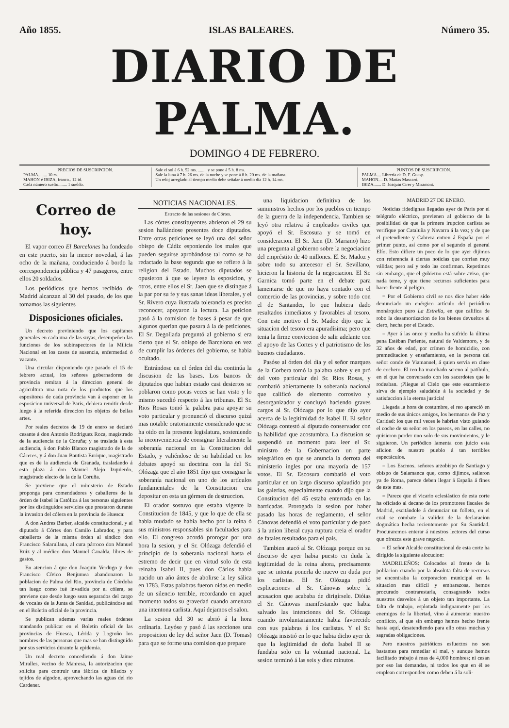Año 1855. ISLAS BALEARES. Número 35.
DIARIO DE PALMA.
DOMINGO 4 DE FEBRERO.
PRECIOS DE SUSCRIPCION.
PALMA........ 10 rs.
MAHON é IBIZA, franco.. 12 id.
Cada número suelto........ 1 sueldo.
Sale el sol á 6 h. 52 ms. ........ y se pone á 5 h. 8 ms.
Sale la luna á 7 h. 26 ms. de la noche y se pone á 8 h. 20 ms. de la mañana.
Un reloj arreglado al tiempo medio debe señalar á medio dia 12 h. 14 ms.
PUNTOS DE SUSCRIPCION.
PALMA.... Librería de D. F. Guasp.
MAHON.... D. Matías Mascaró.
IBIZA....... D. Joaquin Cirer y Miramont.
Correo de hoy.
El vapor correo El Barcelones ha fondeado en este puerto, sin la menor novedad, á las ocho de la mañana, conduciendo á bordo la correspondencia pública y 47 pasageros, entre ellos 20 soldados.
Los periódicos que hemos recibido de Madrid alcanzan al 30 del pasado, de los que tomamos las siguientes
Disposiciones oficiales.
Un decreto previniendo que los capitanes generales en cada una de las suyas, desempeñen las funciones de los subinspectores de la Milicia Nacional en los casos de ausencia, enfermedad ó vacante.
Una circular disponiendo que pasado el 15 de febrero actual, los señores gobernadores de provincia remitan á la direccion general de agricultura una nota de los productos que los espositores de cada provincia van á esponer en la esposicion universal de Paris, debiera remitir desde luego á la referida direccion los objetos de bellas artes.
Por reales decretos de 19 de enero se declaró cesante á don Antonio Rodriguez Roca, magistrado de la audiencia de la Coruña; y se traslada á esta audiencia, á don Pablo Blanco magistrado de la de Cáceres, y á don Juan Bautista Enrique, magistrado que es de la audiencia de Granada, trasladando á esta plaza á don Manuel Alejo Izquierdo, magistrado electo de la de la Coruña.
Se previene que el ministerio de Estado proponga para comendadores y caballeros de la órden de Isabel la Católica á las personas siguientes por los distinguidos servicios que prestaron durante la invasion del cólera en la provincia de Huesca:
A don Andres Barber, alcalde constitucional, y al diputado á Córtes don Camilo Labrador, y para caballeros de la misma órden al síndico don Francisco Salarullana, al cura párroco don Manuel Ruiz y al médico don Manuel Canalda, libres de gastos.
En atencion á que don Joaquin Verdugo y don Francisco Cívico Benjumea abandonaron la poblacion de Palma del Rio, provincia de Córdoba tan luego como fué invadida por el cólera, se previene que desde luego sean separados del cargo de vocales de la Junta de Sanidad, publicándose así en el Boletin oficial de la provincia.
Se publican ademas varias reales órdenes mandando publicar en el Boletin oficial de las provincias de Huesca, Lérida y Logroño los nombres de las personas que mas se han distinguido por sus servicios durante la epidemia.
Un real decreto concediendo á don Jaime Miralles, vecino de Manresa, la autorizacion que solicita para contruir una fábrica de hilados y tejidos de algodon, aprovechando las aguas del rio Cardener.
NOTICIAS NACIONALES.
Estracto de las sesiones de Córtes.
Las córtes constituyentes abrieron el 29 su sesion hallándose presentes doce diputados. Entre otras peticiones se leyó una del señor obispo de Cádiz esponiendo los males que pueden seguirse aprobándose tal como se ha redactado la base segunda que se refiere á la religion del Estado. Muchos diputados se opusieron á que se leyese la esposicion, y otros, entre ellos el Sr. Jaen que se distingue á la par por su fe y sus sanas ideas liberales, y el Sr. Rivero cuya ilustrada tolerancia es preciso reconocer, apoyaron la lectura. La peticion pasó á la comision de bases á pesar de que algunos querian que pasara á la de peticiones. El Sr. Degollada preguntó al gobierno si era cierto que el Sr. obispo de Barcelona en vez de cumplir las órdenes del gobierno, se habia ocultado.
Entrándose en el órden del dia continúa la discusion de las bases. Los bancos de diputados que habian estado casi desiertos se poblaron como pocas veces se han visto y lo mismo sucedió respecto á las tribunas. El Sr. Rios Rosas tomó la palabra para apoyar su voto particular y pronunció el discurso quizá mas notable oratoriamente considerado que se ha oido en la presente legislatura, sosteniendo la inconveniencia de consignar literalmente la soberanía nacional en la Constitucion del Estado, y valiéndose de su habilidad en los debates apoyó su doctrina con la del Sr. Olózaga que el año 1851 dijo que consignar la soberanía nacional en uno de los artículos fundamentales de la Constitucion era depositar en esta un gérmen de destruccion.
El orador sostuvo que estaba vigente la Constitucion de 1845, y que lo que de ella se habia mudado se habia hecho por la reina ó sus ministros responsables sin facultades para ello. El congreso acordó prorogar por una hora la sesion, y el Sr. Olózaga defendió el principio de la soberanía nacional hasta el estremo de decir que en virtud solo de esta reinaba Isabel II, pues don Cárlos habia nacido un año ántes de abolirse la ley sálica en 1783. Estas palabras fueron oidas en medio de un silencio terrible, recordando en aquel momento todos su gravedad cuando amenaza una intentona carlista. Aquí dejamos el salon.
La sesion del 30 se abrió á la hora ordinaria. Leyóse y pasó á las secciones una proposicion de ley del señor Jaen (D. Tomas) para que se forme una comision que prepare
una liquidacion definitiva de los suministros hechos por los pueblos en tiempo de la guerra de la independencia. Tambien se leyó otra relativa á empleados civiles que apoyó el Sr. Escosura y se tomó en consideracion. El Sr. Jaen (D. Mariano) hizo una pregunta al gobierno sobre la negociacion del empréstito de 40 millones. El Sr. Madoz y sobre todo su antecesor el Sr. Sevillano, hicieron la historia de la negociacion. El Sr. Garnica tomó parte en el debate para lamentarse de que no haya contado con el comercio de las provincias, y sobre todo con el de Santander, lo que hubiera dado resultados inmediatos y favorables al tesoro. Con este motivo el Sr. Madoz dijo que la situacion del tesoro era apuradísima; pero que tenia la firme conviccion de salir adelante con el apoyo de las Cortes y el patriotismo de los buenos ciudadanos.
Pasóse al órden del dia y el señor marques de la Corbera tomó la palabra sobre y en pró del voto particular del Sr. Rios Rosas, y combatió abiertamente la soberanía nacional que calificó de elemento corrosivo y desorganizador y concluyó haciendo graves cargos al Sr. Olózaga por lo que dijo ayer acerca de la legitimidad de Isabel II. El señor Olózaga contestó al diputado conservador con la habilidad que acostumbra. La discusion se suspendió un momento para leer el Sr. ministro de la Gobernacion un parte telegráfico en que se anuncia la derrota del ministerio ingles por una mayoría de 157 votos. El Sr. Escosura combatió el voto particular en un largo discurso aplaudido por las galerías, especialmente cuando dijo que la Constitucion del 45 estaba enterrada en las barricadas. Prorogada la sesion por haber pasado las horas de reglamento, el señor Cánovas defendió el voto particular y de paso á la union liberal cuya ruptura creia el orador de fatales resultados para el pais.
Tambien atacó al Sr. Olózaga porque en su discurso de ayer habia puesto en duda la legitimidad de la reina ahora, precisamente que se intenta ponerla de nuevo en duda por los carlistas. El Sr. Olózaga pidió esplicaciones al Sr. Cánovas sobre la acusacion que acababa de dirigírsele. Dióias el Sr. Cánovas manifestando que habia salvado las intenciones del Sr. Olózaga cuando involuntariamente habia favorecido con sus palabras á los carlistas. Y el Sr. Olózaga insistió en lo que habia dicho ayer de que la legitimidad de doña Isabel II se fundaba solo en la voluntad nacional. La sesion terminó á las seis y diez minutos.
MADRID 27 DE ENERO.
Noticias fidedignas llegadas ayer de Paris por el telégrafo eléctrico, previenen al gobierno de la posibilidad de que la primera irupcion carlista se verifique por Cataluña y Navarra á la vez; y de que el pretendiente y Cabrera entren á España por el primer punto, así como por el segundo el general Elío. Esto difiere un poco de lo que ayer dijimos con referencia á ciertas noticias que corrian muy válidas; pero así y todo las confirman. Repetimos sin embargo, que el gobierno está sobre aviso, que nada teme, y que tiene recursos suficientes para hacer frente al peligro.
= Por el Gobierno civil se nos dice haber sido denunciado un enérgico artículo del periódico monárquico puro La Estrella, en que califica de robo la desamortizacion de los bienes devueltos al clero, hecha por el Estado.
= Ayer á las once y media ha sufrido la última pena Estéban Pariente, natural de Valdemoro, y de 32 años de edad, por crímen de homicidio, con premeditacion y ensañamiento, en la persona del señor conde de Viamanuel, á quien servia en clase de cochero. El reo ha marchado sereno al patíbulo, en el que ha conversado con los sacerdotes que le rodeaban. ¡Pliegue al Cielo que este escarmiento sirva de ejemplo saludable á la sociedad y de satisfaccion á la eterna justicia!
Llegada la hora de costumbre, el reo apareció en medio de sus únicos amigos, los hermanos de Paz y Caridad: los que mil veces le habrian visto guiando el coche de su señor en los paseos, en las calles, no quisieron perder uno solo de sus movimientos, y le siguieron. Un periódico lamenta con juicio esta aficion de nuestro pueblo á tan terribles espectáculos.
= Los Escmos. señores arzobispo de Santiago y obispo de Salamanca que, como dijimos, salieron ya de Roma, parece deben llegar á España á fines de este mes.
= Parece que el vicario eclesiástico de esta corte ha oficiado al decano de los promotores fiscales de Madrid, escitándole á denunciar un folleto, en el cual se combate la validez de la declaracion dogmática hecha recientemente por Su Santidad. Procuraremos enterar á nuestros lectores del curso que ofrezca este grave negocio.
= El señor Alcalde constitucional de esta corte ha dirigido la siguiente alocucion:
MADRILEÑOS: Colocados al frente de la poblacion cuando por la absoluta falta de recursos se encontraba la corporacion municipal en la situacion mas difícil y embarazosa, hemos procurado contrarestarla, consagrando todos nuestros desvelos á un objeto tan importante. La falta de trabajo, esplotada indignamente por los enemigos de la libertad, vino á aumentar nuestro conflicto, al que sin embargo hemos hecho frente hasta aquí, desatendiendo para ello otras muchas y sagradas obligaciones.
Pero nuestros patrióticos esfuerzos no son bastantes para remediar el mal, y aunque hemos facilitado trabajo á mas de 4,000 hombres; ni cesan por eso las demandas, ni todos los que en él se emplean corresponden como deben á la soli-